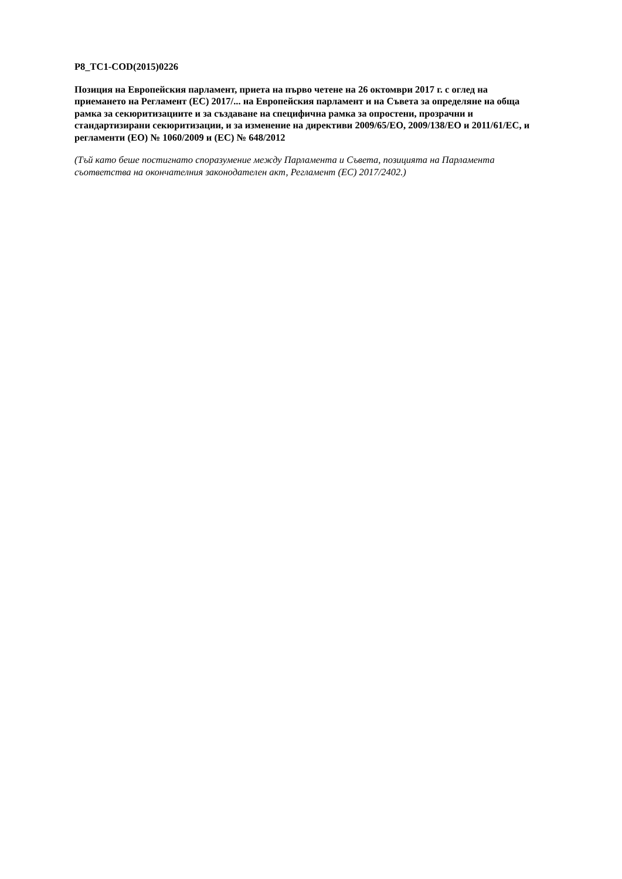P8_TC1-COD(2015)0226
Позиция на Европейския парламент, приета на първо четене на 26 октомври 2017 г. с оглед на приемането на Регламент (ЕС) 2017/... на Европейския парламент и на Съвета за определяне на обща рамка за секюритизациите и за създаване на специфична рамка за опростени, прозрачни и стандартизирани секюритизации, и за изменение на директиви 2009/65/ЕО, 2009/138/ЕО и 2011/61/ЕС, и регламенти (ЕО) № 1060/2009 и (ЕС) № 648/2012
(Тъй като беше постигнато споразумение между Парламента и Съвета, позицията на Парламента съответства на окончателния законодателен акт, Регламент (ЕС) 2017/2402.)